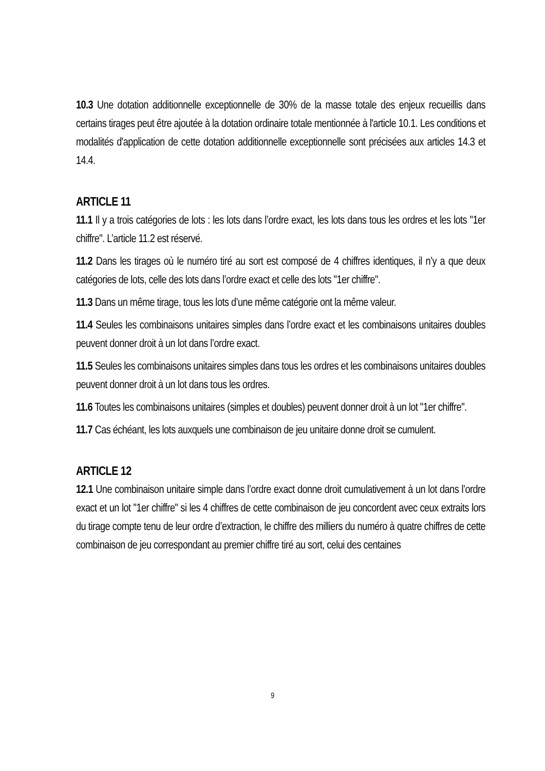10.3 Une dotation additionnelle exceptionnelle de 30% de la masse totale des enjeux recueillis dans certains tirages peut être ajoutée à la dotation ordinaire totale mentionnée à l'article 10.1. Les conditions et modalités d'application de cette dotation additionnelle exceptionnelle sont précisées aux articles 14.3 et 14.4.
ARTICLE 11
11.1 Il y a trois catégories de lots : les lots dans l’ordre exact, les lots dans tous les ordres et les lots "1er chiffre". L’article 11.2 est réservé.
11.2 Dans les tirages où le numéro tiré au sort est composé de 4 chiffres identiques, il n’y a que deux catégories de lots, celle des lots dans l’ordre exact et celle des lots "1er chiffre".
11.3 Dans un même tirage, tous les lots d’une même catégorie ont la même valeur.
11.4 Seules les combinaisons unitaires simples dans l’ordre exact et les combinaisons unitaires doubles peuvent donner droit à un lot dans l’ordre exact.
11.5 Seules les combinaisons unitaires simples dans tous les ordres et les combinaisons unitaires doubles peuvent donner droit à un lot dans tous les ordres.
11.6 Toutes les combinaisons unitaires (simples et doubles) peuvent donner droit à un lot "1er chiffre".
11.7 Cas échéant, les lots auxquels une combinaison de jeu unitaire donne droit se cumulent.
ARTICLE 12
12.1 Une combinaison unitaire simple dans l’ordre exact donne droit cumulativement à un lot dans l’ordre exact et un lot "1er chiffre" si les 4 chiffres de cette combinaison de jeu concordent avec ceux extraits lors du tirage compte tenu de leur ordre d’extraction, le chiffre des milliers du numéro à quatre chiffres de cette combinaison de jeu correspondant au premier chiffre tiré au sort, celui des centaines
9